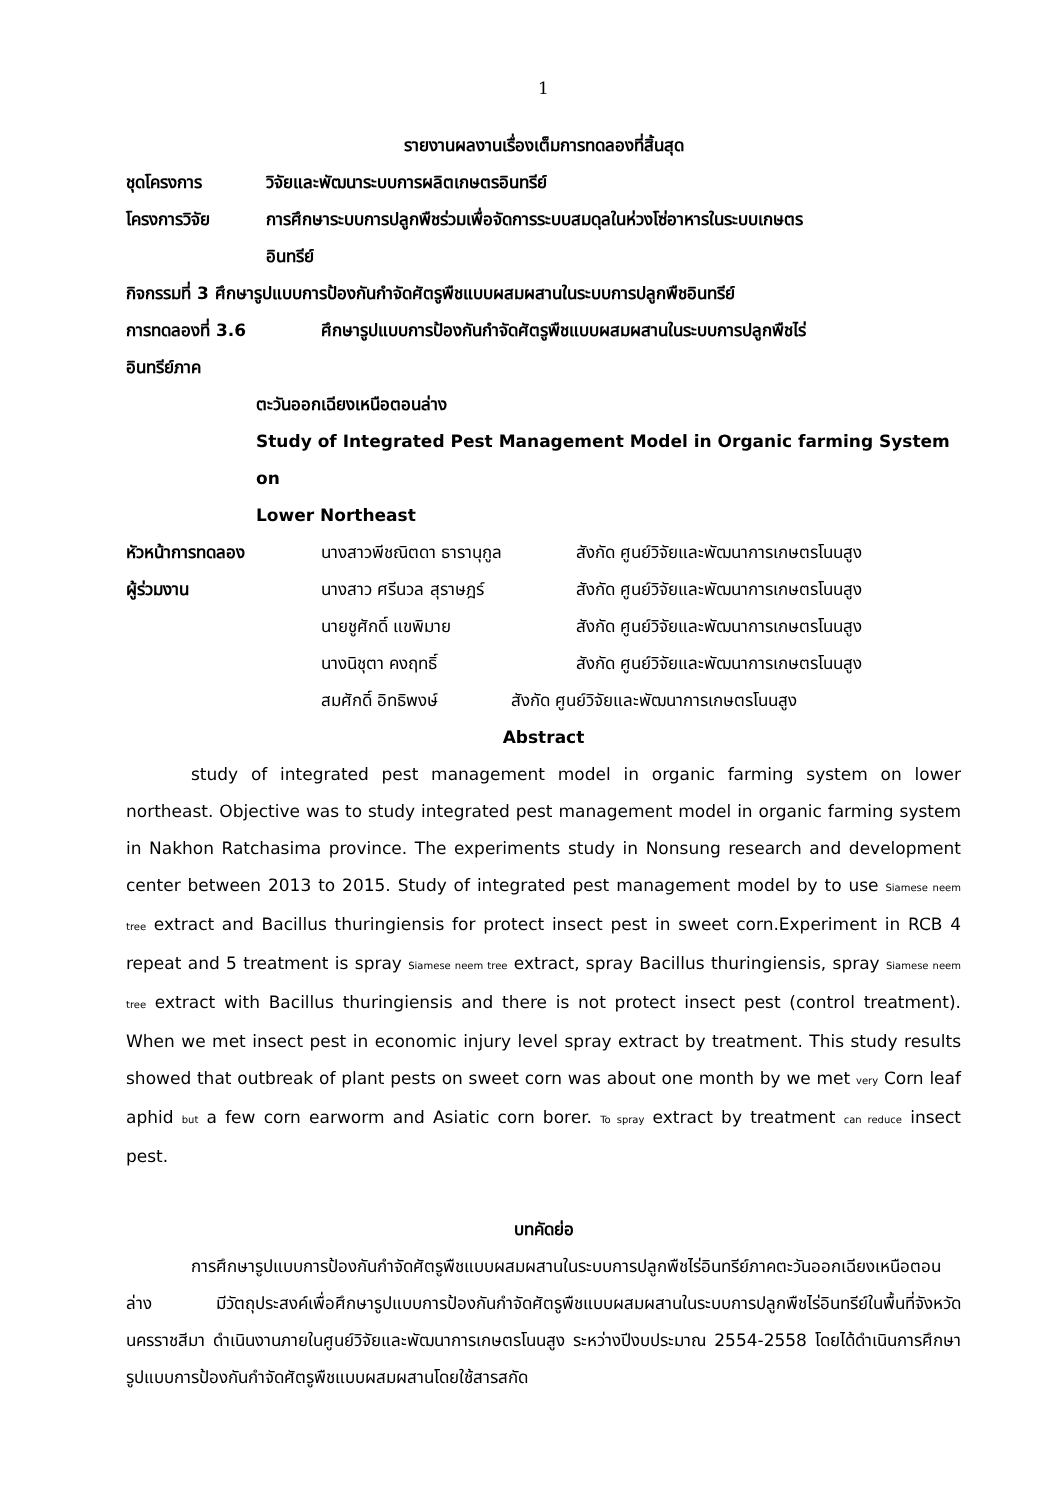1
รายงานผลงานเรื่องเต็มการทดลองที่สิ้นสุด
ชุดโครงการ วิจัยและพัฒนาระบบการผลิตเกษตรอินทรีย์
โครงการวิจัย การศึกษาระบบการปลูกพืชร่วมเพื่อจัดการระบบสมดุลในห่วงโซ่อาหารในระบบเกษตร
อินทรีย์
กิจกรรมที่ 3 ศึกษารูปแบบการป้องกันกำจัดศัตรูพืชแบบผสมผสานในระบบการปลูกพืชอินทรีย์
การทดลองที่ 3.6 ศึกษารูปแบบการป้องกันกำจัดศัตรูพืชแบบผสมผสานในระบบการปลูกพืชไร่
อินทรีย์ภาค
ตะวันออกเฉียงเหนือตอนล่าง
Study of Integrated Pest Management Model in Organic farming System on
Lower Northeast
หัวหน้าการทดลอง นางสาวพีชณิตดา ธารานุกูล สังกัด ศูนย์วิจัยและพัฒนาการเกษตรโนนสูง
ผู้ร่วมงาน นางสาว ศรีนวล สุราษฎร์ สังกัด ศูนย์วิจัยและพัฒนาการเกษตรโนนสูง
นายชูศักดิ์ แขพิมาย สังกัด ศูนย์วิจัยและพัฒนาการเกษตรโนนสูง
นางนิชุตา คงฤทธิ์ สังกัด ศูนย์วิจัยและพัฒนาการเกษตรโนนสูง
สมศักดิ์ อิทธิพงษ์ สังกัด ศูนย์วิจัยและพัฒนาการเกษตรโนนสูง
Abstract
study of integrated pest management model in organic farming system on lower northeast. Objective was to study integrated pest management model in organic farming system in Nakhon Ratchasima province. The experiments study in Nonsung research and development center between 2013 to 2015. Study of integrated pest management model by to use Siamese neem tree extract and Bacillus thuringiensis for protect insect pest in sweet corn.Experiment in RCB 4 repeat and 5 treatment is spray Siamese neem tree extract, spray Bacillus thuringiensis, spray Siamese neem tree extract with Bacillus thuringiensis and there is not protect insect pest (control treatment). When we met insect pest in economic injury level spray extract by treatment. This study results showed that outbreak of plant pests on sweet corn was about one month by we met very Corn leaf aphid but a few corn earworm and Asiatic corn borer. To spray extract by treatment can reduce insect pest.
บทคัดย่อ
การศึกษารูปแบบการป้องกันกำจัดศัตรูพืชแบบผสมผสานในระบบการปลูกพืชไร่อินทรีย์ภาคตะวันออกเฉียงเหนือตอนล่าง มีวัตถุประสงค์เพื่อศึกษารูปแบบการป้องกันกำจัดศัตรูพืชแบบผสมผสานในระบบการปลูกพืชไร่อินทรีย์ในพื้นที่จังหวัดนครราชสีมา ดำเนินงานภายในศูนย์วิจัยและพัฒนาการเกษตรโนนสูง ระหว่างปีงบประมาณ 2554-2558 โดยได้ดำเนินการศึกษารูปแบบการป้องกันกำจัดศัตรูพืชแบบผสมผสานโดยใช้สารสกัด